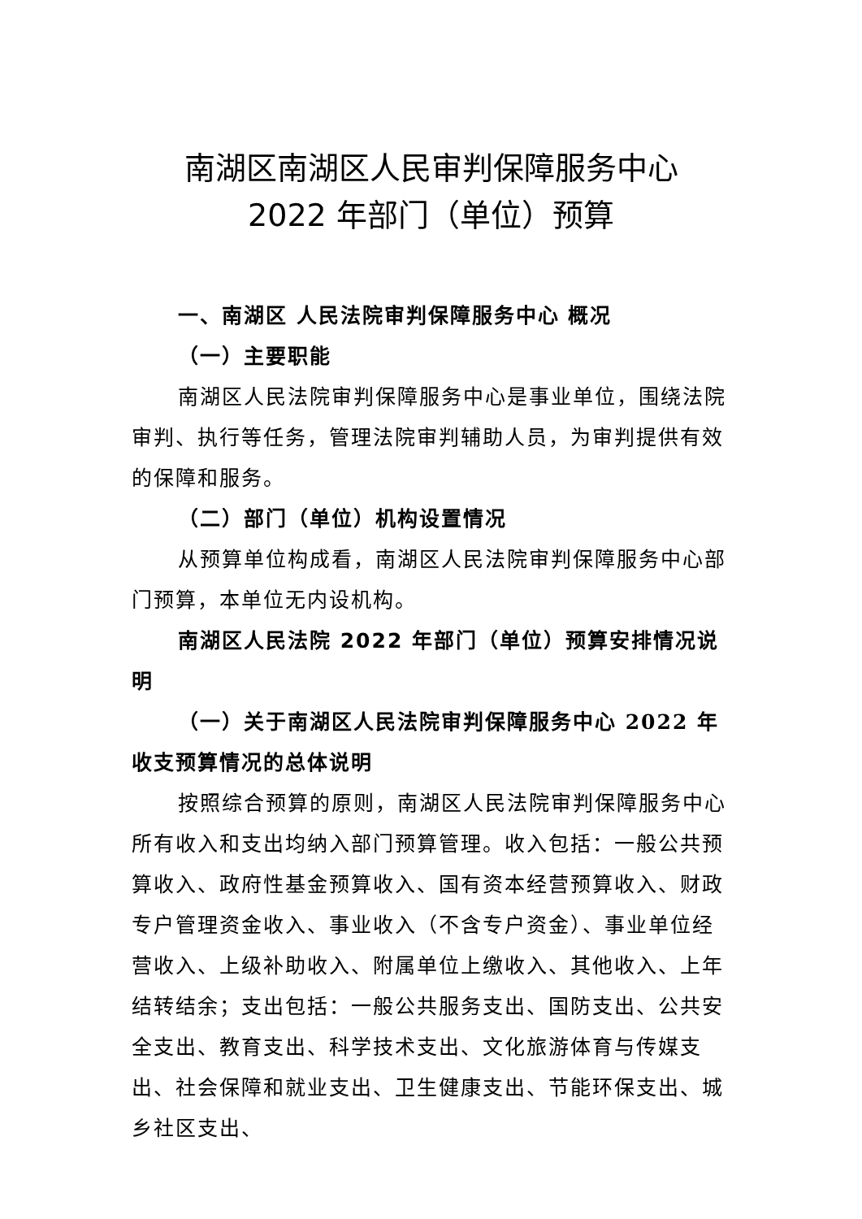南湖区南湖区人民审判保障服务中心
2022 年部门（单位）预算
一、南湖区 人民法院审判保障服务中心 概况
（一）主要职能
南湖区人民法院审判保障服务中心是事业单位，围绕法院审判、执行等任务，管理法院审判辅助人员，为审判提供有效的保障和服务。
（二）部门（单位）机构设置情况
从预算单位构成看，南湖区人民法院审判保障服务中心部门预算，本单位无内设机构。
南湖区人民法院 2022 年部门（单位）预算安排情况说明
（一）关于南湖区人民法院审判保障服务中心 2022 年收支预算情况的总体说明
按照综合预算的原则，南湖区人民法院审判保障服务中心所有收入和支出均纳入部门预算管理。收入包括：一般公共预算收入、政府性基金预算收入、国有资本经营预算收入、财政专户管理资金收入、事业收入（不含专户资金）、事业单位经营收入、上级补助收入、附属单位上缴收入、其他收入、上年结转结余；支出包括：一般公共服务支出、国防支出、公共安全支出、教育支出、科学技术支出、文化旅游体育与传媒支出、社会保障和就业支出、卫生健康支出、节能环保支出、城乡社区支出、